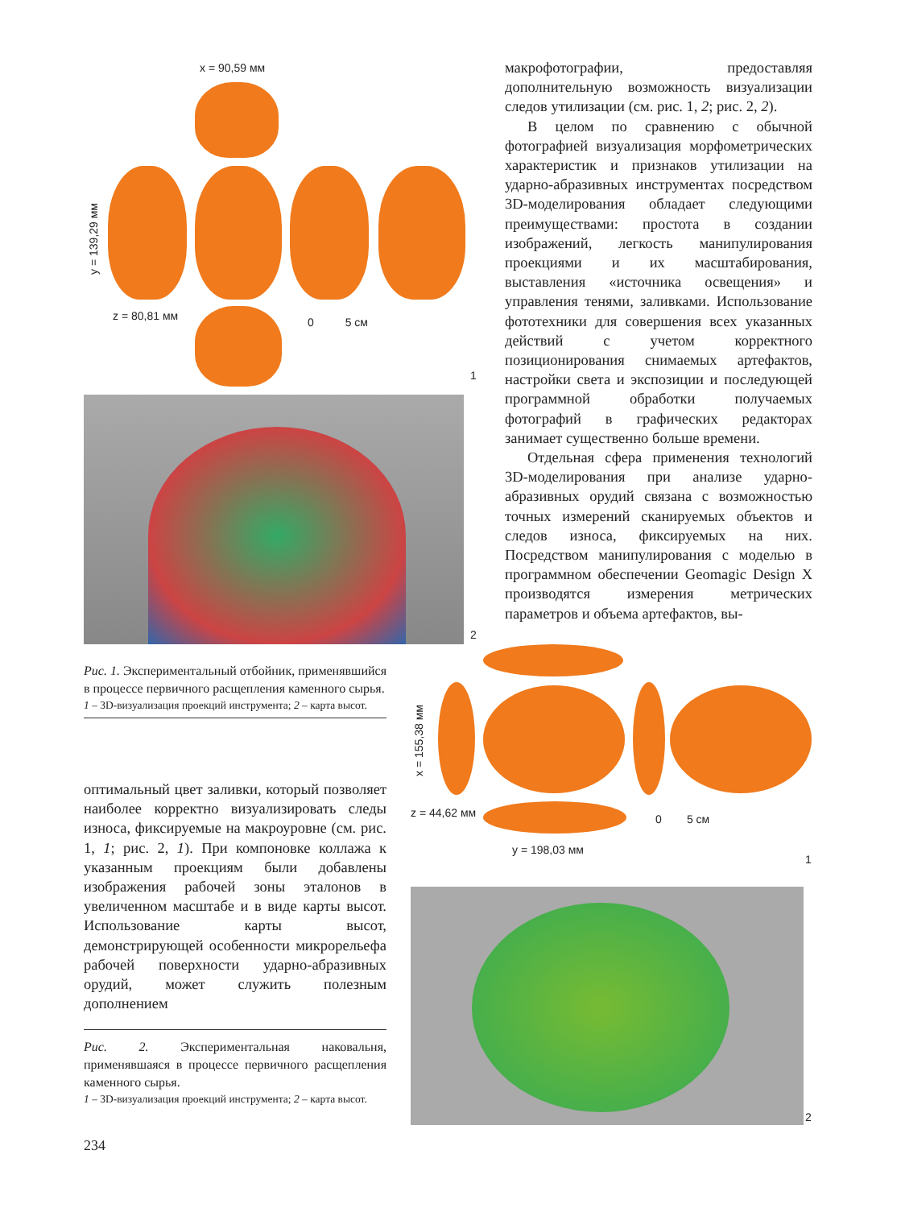x = 90,59 мм
y = 139,29 мм
z = 80,81 мм 0 5 см
1
2
Рис. 1. Экспериментальный отбойник, применявшийся в процессе первичного расщепления каменного сырья.
1 – 3D-визуализация проекций инструмента; 2 – карта высот.
оптимальный цвет заливки, который позволяет наиболее корректно визуализировать следы износа, фиксируемые на макроуровне (см. рис. 1, 1; рис. 2, 1). При компоновке коллажа к указанным проекциям были добавлены изображения рабочей зоны эталонов в увеличенном масштабе и в виде карты высот. Использование карты высот, демонстрирующей особенности микрорельефа рабочей поверхности ударно-абразивных орудий, может служить полезным дополнением
Рис. 2. Экспериментальная наковальня, применявшаяся в процессе первичного расщепления каменного сырья.
1 – 3D-визуализация проекций инструмента; 2 – карта высот.
234
макрофотографии, предоставляя дополнительную возможность визуализации следов утилизации (см. рис. 1, 2; рис. 2, 2).
В целом по сравнению с обычной фотографией визуализация морфометрических характеристик и признаков утилизации на ударно-абразивных инструментах посредством 3D-моделирования обладает следующими преимуществами: простота в создании изображений, легкость манипулирования проекциями и их масштабирования, выставления «источника освещения» и управления тенями, заливками. Использование фототехники для совершения всех указанных действий с учетом корректного позиционирования снимаемых артефактов, настройки света и экспозиции и последующей программной обработки получаемых фотографий в графических редакторах занимает существенно больше времени.
Отдельная сфера применения технологий 3D-моделирования при анализе ударно-абразивных орудий связана с возможностью точных измерений сканируемых объектов и следов износа, фиксируемых на них. Посредством манипулирования с моделью в программном обеспечении Geomagic Design X производятся измерения метрических параметров и объема артефактов, вы-
x = 155,38 мм
z = 44,62 мм 0 5 см
y = 198,03 мм
1
2